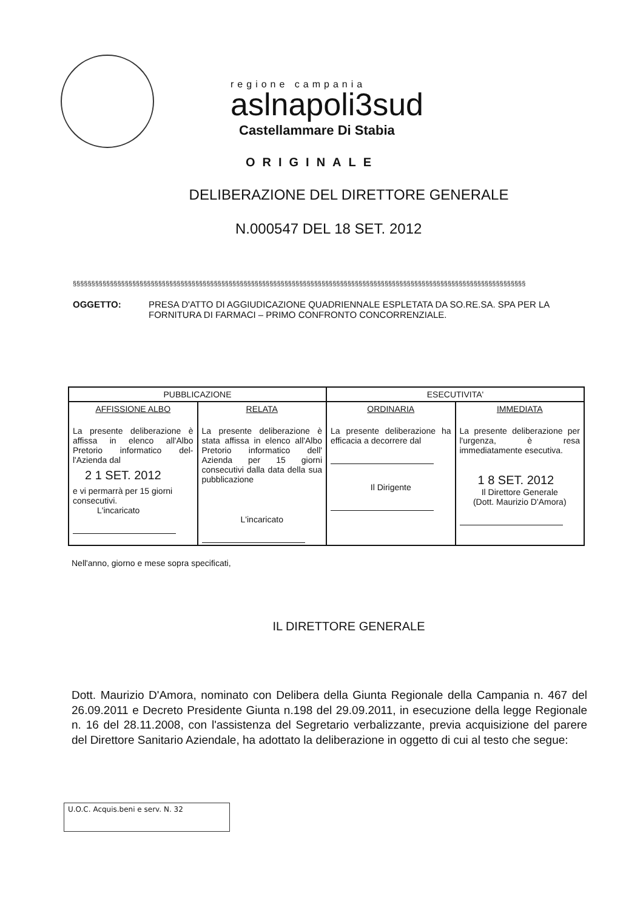regione campania
aslnapoli3sud
Castellammare Di Stabia
ORIGINALE
DELIBERAZIONE DEL DIRETTORE GENERALE
N.000547 DEL 18 SET. 2012
§§§§§§§§§§§§§§§§§§§§§§§§§§§§§§§§§§§§§§§§§§§§§§§§§§§§§§§§§§§§§§§§§§§§§§§§§§§§§§§§§§§§§§§§§§§§§§§§§§§§§§§§§§§§§§§§§§§§§§§§§§
OGGETTO: PRESA D'ATTO DI AGGIUDICAZIONE QUADRIENNALE ESPLETATA DA SO.RE.SA. SPA PER LA FORNITURA DI FARMACI – PRIMO CONFRONTO CONCORRENZIALE.
| PUBBLICAZIONE | | ESECUTIVITA' | |
| --- | --- | --- | --- |
| AFFISSIONE ALBO La presente deliberazione è affissa in elenco all'Albo Pretorio informatico del-l'Azienda dal 2 1 SET. 2012 e vi permarrà per 15 giorni consecutivi. L'incaricato | RELATA La presente deliberazione è stata affissa in elenco all'Albo Pretorio informatico dell' Azienda per 15 giorni consecutivi dalla data della sua pubblicazione L'incaricato | ORDINARIA La presente deliberazione ha efficacia a decorrere dal Il Dirigente | IMMEDIATA La presente deliberazione per l'urgenza, è resa immediatamente esecutiva. 1 8 SET. 2012 Il Direttore Generale (Dott. Maurizio D'Amora) |
Nell'anno, giorno e mese sopra specificati,
IL DIRETTORE GENERALE
Dott. Maurizio D'Amora, nominato con Delibera della Giunta Regionale della Campania n. 467 del 26.09.2011 e Decreto Presidente Giunta n.198 del 29.09.2011, in esecuzione della legge Regionale n. 16 del 28.11.2008, con l'assistenza del Segretario verbalizzante, previa acquisizione del parere del Direttore Sanitario Aziendale, ha adottato la deliberazione in oggetto di cui al testo che segue:
U.O.C. Acquis.beni e serv. N. 32